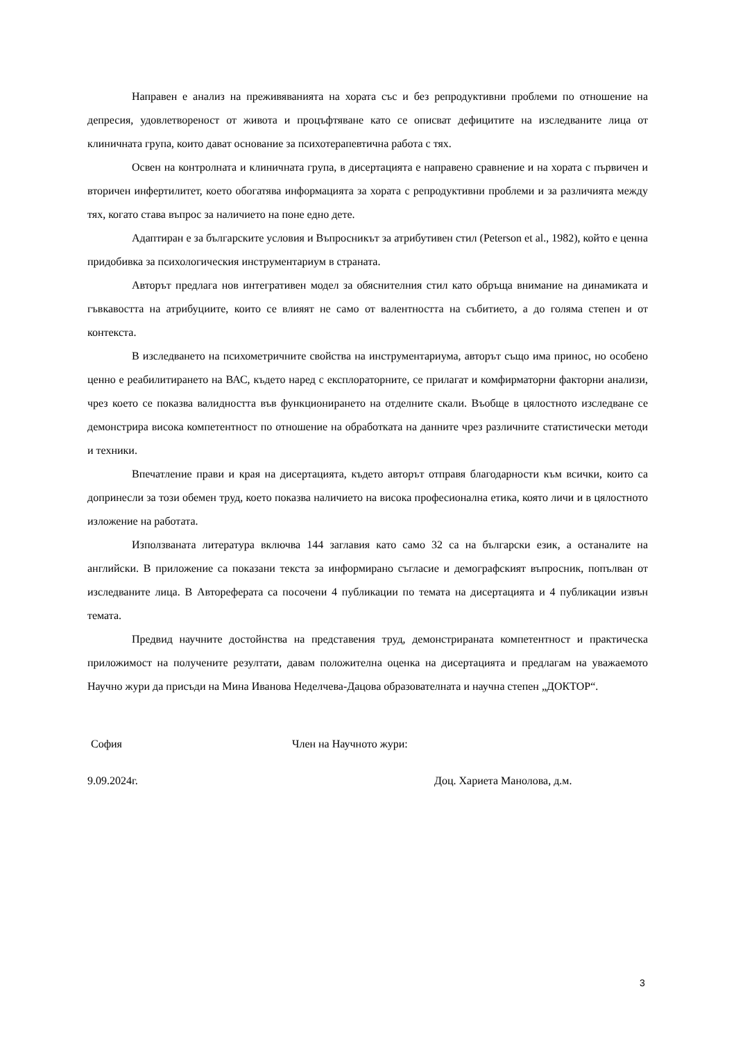Направен е анализ на преживяванията на хората със и без репродуктивни проблеми по отношение на депресия, удовлетвореност от живота и процъфтяване като се описват дефицитите на изследваните лица от клиничната група, които дават основание за психотерапевтична работа с тях.
Освен на контролната и клиничната група, в дисертацията е направено сравнение и на хората с първичен и вторичен инфертилитет, което обогатява информацията за хората с репродуктивни проблеми и за различията между тях, когато става въпрос за наличието на поне едно дете.
Адаптиран е за българските условия и Въпросникът за атрибутивен стил (Peterson et al., 1982), който е ценна придобивка за психологическия инструментариум в страната.
Авторът предлага нов интегративен модел за обяснителния стил като обръща внимание на динамиката и гъвкавостта на атрибуциите, които се влияят не само от валентността на събитието, а до голяма степен и от контекста.
В изследването на психометричните свойства на инструментариума, авторът също има принос, но особено ценно е реабилитирането на ВАС, където наред с експлораторните, се прилагат и комфирматорни факторни анализи, чрез което се показва валидността във функционирането на отделните скали. Въобще в цялостното изследване се демонстрира висока компетентност по отношение на обработката на данните чрез различните статистически методи и техники.
Впечатление прави и края на дисертацията, където авторът отправя благодарности към всички, които са допринесли за този обемен труд, което показва наличието на висока професионална етика, която личи и в цялостното изложение на работата.
Използваната литература включва 144 заглавия като само 32 са на български език, а останалите на английски. В приложение са показани текста за информирано съгласие и демографският въпросник, попълван от изследваните лица. В Автореферата са посочени 4 публикации по темата на дисертацията и 4 публикации извън темата.
Предвид научните достойнства на представения труд, демонстрираната компетентност и практическа приложимост на получените резултати, давам положителна оценка на дисертацията и предлагам на уважаемото Научно жури да присъди на Мина Иванова Неделчева-Дацова образователната и научна степен „ДОКТОР“.
София Член на Научното жури:
9.09.2024г. Доц. Хариета Манолова, д.м.
3